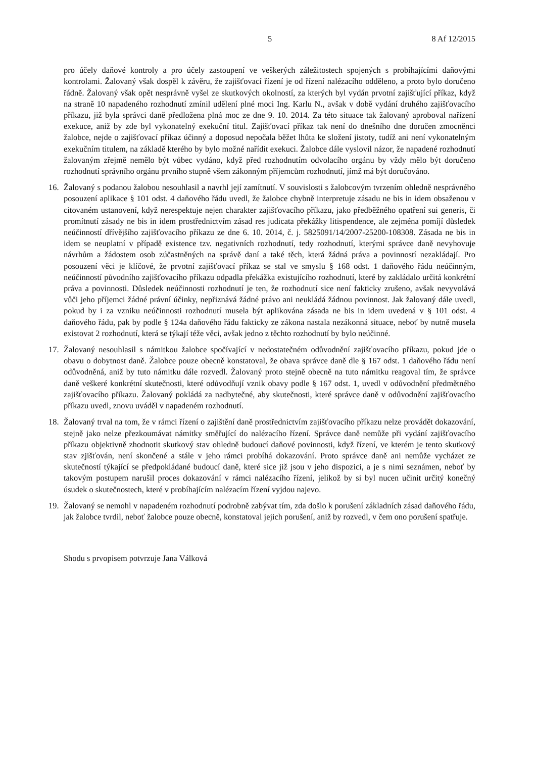5 8 Af 12/2015
pro účely daňové kontroly a pro účely zastoupení ve veškerých záležitostech spojených s probíhajícími daňovými kontrolami. Žalovaný však dospěl k závěru, že zajišťovací řízení je od řízení nalézacího odděleno, a proto bylo doručeno řádně. Žalovaný však opět nesprávně vyšel ze skutkových okolností, za kterých byl vydán prvotní zajišťující příkaz, když na straně 10 napadeného rozhodnutí zmínil udělení plné moci Ing. Karlu N., avšak v době vydání druhého zajišťovacího příkazu, již byla správci daně předložena plná moc ze dne 9. 10. 2014. Za této situace tak žalovaný aproboval nařízení exekuce, aniž by zde byl vykonatelný exekuční titul. Zajišťovací příkaz tak není do dnešního dne doručen zmocněnci žalobce, nejde o zajišťovací příkaz účinný a doposud nepočala běžet lhůta ke složení jistoty, tudíž ani není vykonatelným exekučním titulem, na základě kterého by bylo možné nařídit exekuci. Žalobce dále vyslovil názor, že napadené rozhodnutí žalovaným zřejmě nemělo být vůbec vydáno, když před rozhodnutím odvolacího orgánu by vždy mělo být doručeno rozhodnutí správního orgánu prvního stupně všem zákonným příjemcům rozhodnutí, jímž má být doručováno.
16. Žalovaný s podanou žalobou nesouhlasil a navrhl její zamítnutí. V souvislosti s žalobcovým tvrzením ohledně nesprávného posouzení aplikace § 101 odst. 4 daňového řádu uvedl, že žalobce chybně interpretuje zásadu ne bis in idem obsaženou v citovaném ustanovení, když nerespektuje nejen charakter zajišťovacího příkazu, jako předběžného opatření sui generis, či promítnutí zásady ne bis in idem prostřednictvím zásad res judicata překážky litispendence, ale zejména pomíjí důsledek neúčinností dřívějšího zajišťovacího příkazu ze dne 6. 10. 2014, č. j. 5825091/14/2007-25200-108308. Zásada ne bis in idem se neuplatní v případě existence tzv. negativních rozhodnutí, tedy rozhodnutí, kterými správce daně nevyhovuje návrhům a žádostem osob zúčastněných na správě daní a také těch, která žádná práva a povinností nezakládají. Pro posouzení věci je klíčové, že prvotní zajišťovací příkaz se stal ve smyslu § 168 odst. 1 daňového řádu neúčinným, neúčinností původního zajišťovacího příkazu odpadla překážka existujícího rozhodnutí, které by zakládalo určitá konkrétní práva a povinnosti. Důsledek neúčinnosti rozhodnutí je ten, že rozhodnutí sice není fakticky zrušeno, avšak nevyvolává vůči jeho příjemci žádné právní účinky, nepřiznává žádné právo ani neukládá žádnou povinnost. Jak žalovaný dále uvedl, pokud by i za vzniku neúčinnosti rozhodnutí musela být aplikována zásada ne bis in idem uvedená v § 101 odst. 4 daňového řádu, pak by podle § 124a daňového řádu fakticky ze zákona nastala nezákonná situace, neboť by nutně musela existovat 2 rozhodnutí, která se týkají téže věci, avšak jedno z těchto rozhodnutí by bylo neúčinné.
17. Žalovaný nesouhlasil s námitkou žalobce spočívající v nedostatečném odůvodnění zajišťovacího příkazu, pokud jde o obavu o dobytnost daně. Žalobce pouze obecně konstatoval, že obava správce daně dle § 167 odst. 1 daňového řádu není odůvodněná, aniž by tuto námitku dále rozvedl. Žalovaný proto stejně obecně na tuto námitku reagoval tím, že správce daně veškeré konkrétní skutečnosti, které odůvodňují vznik obavy podle § 167 odst. 1, uvedl v odůvodnění předmětného zajišťovacího příkazu. Žalovaný pokládá za nadbytečné, aby skutečnosti, které správce daně v odůvodnění zajišťovacího příkazu uvedl, znovu uváděl v napadeném rozhodnutí.
18. Žalovaný trval na tom, že v rámci řízení o zajištění daně prostřednictvím zajišťovacího příkazu nelze provádět dokazování, stejně jako nelze přezkoumávat námitky směřující do nalézacího řízení. Správce daně nemůže při vydání zajišťovacího příkazu objektivně zhodnotit skutkový stav ohledně budoucí daňové povinnosti, když řízení, ve kterém je tento skutkový stav zjišťován, není skončené a stále v jeho rámci probíhá dokazování. Proto správce daně ani nemůže vycházet ze skutečností týkající se předpokládané budoucí daně, které sice již jsou v jeho dispozici, a je s nimi seznámen, neboť by takovým postupem narušil proces dokazování v rámci nalézacího řízení, jelikož by si byl nucen učinit určitý konečný úsudek o skutečnostech, které v probíhajícím nalézacím řízení vyjdou najevo.
19. Žalovaný se nemohl v napadeném rozhodnutí podrobně zabývat tím, zda došlo k porušení základních zásad daňového řádu, jak žalobce tvrdil, neboť žalobce pouze obecně, konstatoval jejich porušení, aniž by rozvedl, v čem ono porušení spatřuje.
Shodu s prvopisem potvrzuje Jana Válková